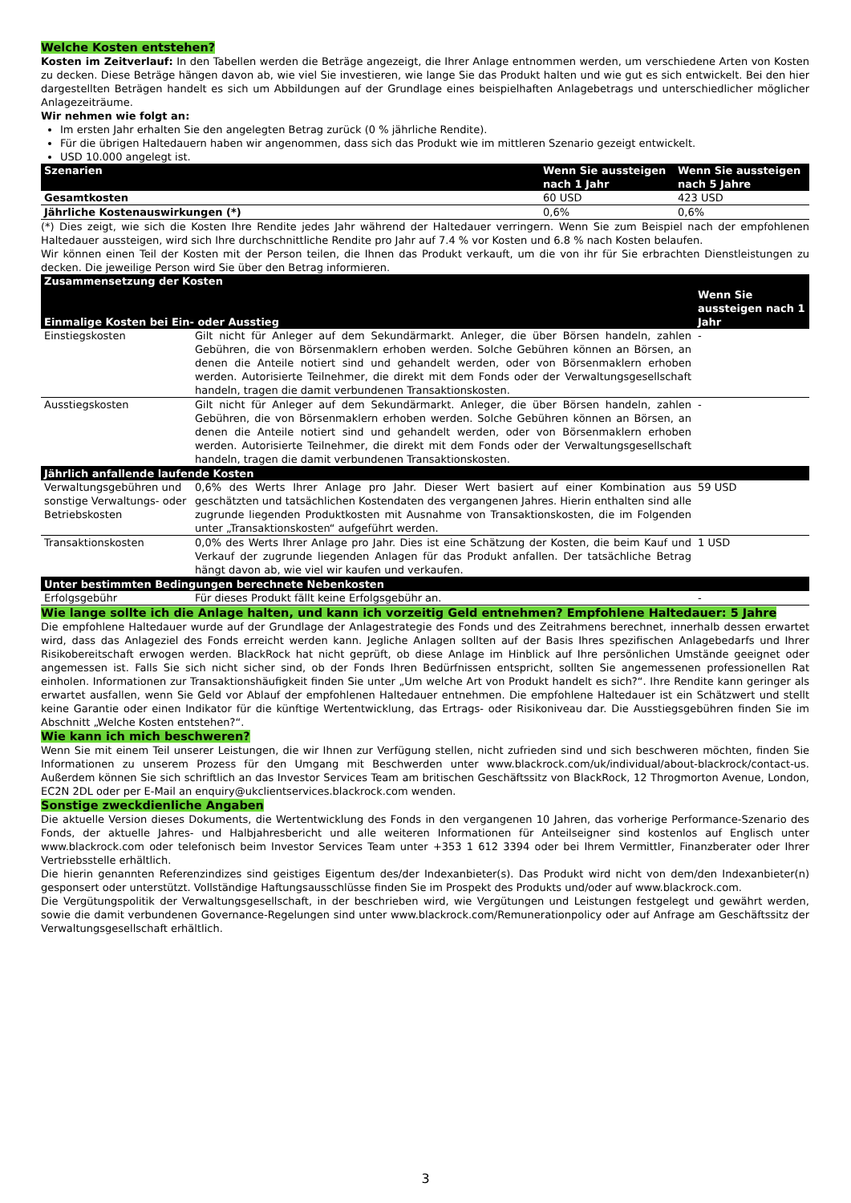Welche Kosten entstehen?
Kosten im Zeitverlauf: In den Tabellen werden die Beträge angezeigt, die Ihrer Anlage entnommen werden, um verschiedene Arten von Kosten zu decken. Diese Beträge hängen davon ab, wie viel Sie investieren, wie lange Sie das Produkt halten und wie gut es sich entwickelt. Bei den hier dargestellten Beträgen handelt es sich um Abbildungen auf der Grundlage eines beispielhaften Anlagebetrags und unterschiedlicher möglicher Anlagezeiträume.
Wir nehmen wie folgt an:
Im ersten Jahr erhalten Sie den angelegten Betrag zurück (0 % jährliche Rendite).
Für die übrigen Haltedauern haben wir angenommen, dass sich das Produkt wie im mittleren Szenario gezeigt entwickelt.
USD 10.000 angelegt ist.
| Szenarien | Wenn Sie aussteigen nach 1 Jahr | Wenn Sie aussteigen nach 5 Jahre |
| --- | --- | --- |
| Gesamtkosten | 60 USD | 423 USD |
| Jährliche Kostenauswirkungen (*) | 0,6% | 0,6% |
(*) Dies zeigt, wie sich die Kosten Ihre Rendite jedes Jahr während der Haltedauer verringern. Wenn Sie zum Beispiel nach der empfohlenen Haltedauer aussteigen, wird sich Ihre durchschnittliche Rendite pro Jahr auf 7.4 % vor Kosten und 6.8 % nach Kosten belaufen.
Wir können einen Teil der Kosten mit der Person teilen, die Ihnen das Produkt verkauft, um die von ihr für Sie erbrachten Dienstleistungen zu decken. Die jeweilige Person wird Sie über den Betrag informieren.
| Zusammensetzung der Kosten Einmalige Kosten bei Ein- oder Ausstieg | | Wenn Sie aussteigen nach 1 Jahr |
| --- | --- | --- |
| Einstiegskosten | Gilt nicht für Anleger auf dem Sekundärmarkt. Anleger, die über Börsen handeln, zahlen Gebühren, die von Börsenmaklern erhoben werden. Solche Gebühren können an Börsen, an denen die Anteile notiert sind und gehandelt werden, oder von Börsenmaklern erhoben werden. Autorisierte Teilnehmer, die direkt mit dem Fonds oder der Verwaltungsgesellschaft handeln, tragen die damit verbundenen Transaktionskosten. | - |
| Ausstiegskosten | Gilt nicht für Anleger auf dem Sekundärmarkt. Anleger, die über Börsen handeln, zahlen Gebühren, die von Börsenmaklern erhoben werden. Solche Gebühren können an Börsen, an denen die Anteile notiert sind und gehandelt werden, oder von Börsenmaklern erhoben werden. Autorisierte Teilnehmer, die direkt mit dem Fonds oder der Verwaltungsgesellschaft handeln, tragen die damit verbundenen Transaktionskosten. | - |
| Jährlich anfallende laufende Kosten | | |
| Verwaltungsgebühren und sonstige Verwaltungs- oder Betriebskosten | 0,6% des Werts Ihrer Anlage pro Jahr. Dieser Wert basiert auf einer Kombination aus geschätzten und tatsächlichen Kostendaten des vergangenen Jahres. Hierin enthalten sind alle zugrunde liegenden Produktkosten mit Ausnahme von Transaktionskosten, die im Folgenden unter „Transaktionskosten“ aufgeführt werden. | 59 USD |
| Transaktionskosten | 0,0% des Werts Ihrer Anlage pro Jahr. Dies ist eine Schätzung der Kosten, die beim Kauf und Verkauf der zugrunde liegenden Anlagen für das Produkt anfallen. Der tatsächliche Betrag hängt davon ab, wie viel wir kaufen und verkaufen. | 1 USD |
| Unter bestimmten Bedingungen berechnete Nebenkosten | | |
| Erfolgsgebühr | Für dieses Produkt fällt keine Erfolgsgebühr an. | - |
Wie lange sollte ich die Anlage halten, und kann ich vorzeitig Geld entnehmen? Empfohlene Haltedauer: 5 Jahre
Die empfohlene Haltedauer wurde auf der Grundlage der Anlagestrategie des Fonds und des Zeitrahmens berechnet, innerhalb dessen erwartet wird, dass das Anlageziel des Fonds erreicht werden kann. Jegliche Anlagen sollten auf der Basis Ihres spezifischen Anlagebedarfs und Ihrer Risikobereitschaft erwogen werden. BlackRock hat nicht geprüft, ob diese Anlage im Hinblick auf Ihre persönlichen Umstände geeignet oder angemessen ist. Falls Sie sich nicht sicher sind, ob der Fonds Ihren Bedürfnissen entspricht, sollten Sie angemessenen professionellen Rat einholen. Informationen zur Transaktionshäufigkeit finden Sie unter „Um welche Art von Produkt handelt es sich?“. Ihre Rendite kann geringer als erwartet ausfallen, wenn Sie Geld vor Ablauf der empfohlenen Haltedauer entnehmen. Die empfohlene Haltedauer ist ein Schätzwert und stellt keine Garantie oder einen Indikator für die künftige Wertentwicklung, das Ertrags- oder Risikoniveau dar. Die Ausstiegsgebühren finden Sie im Abschnitt „Welche Kosten entstehen?“.
Wie kann ich mich beschweren?
Wenn Sie mit einem Teil unserer Leistungen, die wir Ihnen zur Verfügung stellen, nicht zufrieden sind und sich beschweren möchten, finden Sie Informationen zu unserem Prozess für den Umgang mit Beschwerden unter www.blackrock.com/uk/individual/about-blackrock/contact-us. Außerdem können Sie sich schriftlich an das Investor Services Team am britischen Geschäftssitz von BlackRock, 12 Throgmorton Avenue, London, EC2N 2DL oder per E-Mail an enquiry@ukclientservices.blackrock.com wenden.
Sonstige zweckdienliche Angaben
Die aktuelle Version dieses Dokuments, die Wertentwicklung des Fonds in den vergangenen 10 Jahren, das vorherige Performance-Szenario des Fonds, der aktuelle Jahres- und Halbjahresbericht und alle weiteren Informationen für Anteilseigner sind kostenlos auf Englisch unter www.blackrock.com oder telefonisch beim Investor Services Team unter +353 1 612 3394 oder bei Ihrem Vermittler, Finanzberater oder Ihrer Vertriebsstelle erhältlich.
Die hierin genannten Referenzindizes sind geistiges Eigentum des/der Indexanbieter(s). Das Produkt wird nicht von dem/den Indexanbieter(n) gesponsert oder unterstützt. Vollständige Haftungsausschlüsse finden Sie im Prospekt des Produkts und/oder auf www.blackrock.com.
Die Vergütungspolitik der Verwaltungsgesellschaft, in der beschrieben wird, wie Vergütungen und Leistungen festgelegt und gewährt werden, sowie die damit verbundenen Governance-Regelungen sind unter www.blackrock.com/Remunerationpolicy oder auf Anfrage am Geschäftssitz der Verwaltungsgesellschaft erhältlich.
3